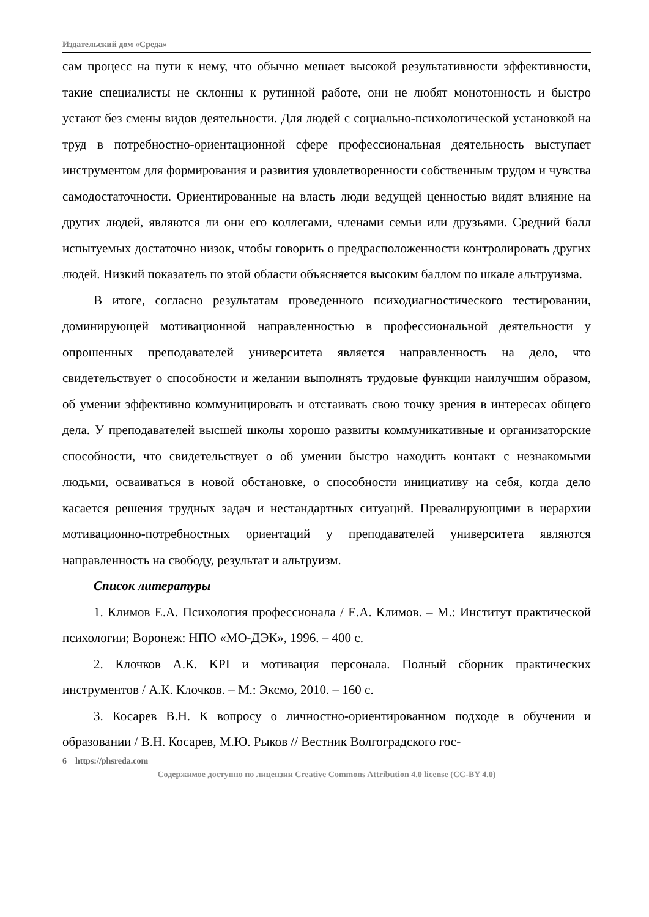Издательский дом «Среда»
сам процесс на пути к нему, что обычно мешает высокой результативности эффективности, такие специалисты не склонны к рутинной работе, они не любят монотонность и быстро устают без смены видов деятельности. Для людей с социально-психологической установкой на труд в потребностно-ориентационной сфере профессиональная деятельность выступает инструментом для формирования и развития удовлетворенности собственным трудом и чувства самодостаточности. Ориентированные на власть люди ведущей ценностью видят влияние на других людей, являются ли они его коллегами, членами семьи или друзьями. Средний балл испытуемых достаточно низок, чтобы говорить о предрасположенности контролировать других людей. Низкий показатель по этой области объясняется высоким баллом по шкале альтруизма.
В итоге, согласно результатам проведенного психодиагностического тестировании, доминирующей мотивационной направленностью в профессиональной деятельности у опрошенных преподавателей университета является направленность на дело, что свидетельствует о способности и желании выполнять трудовые функции наилучшим образом, об умении эффективно коммуницировать и отстаивать свою точку зрения в интересах общего дела. У преподавателей высшей школы хорошо развиты коммуникативные и организаторские способности, что свидетельствует о об умении быстро находить контакт с незнакомыми людьми, осваиваться в новой обстановке, о способности инициативу на себя, когда дело касается решения трудных задач и нестандартных ситуаций. Превалирующими в иерархии мотивационно-потребностных ориентаций у преподавателей университета являются направленность на свободу, результат и альтруизм.
Список литературы
1. Климов Е.А. Психология профессионала / Е.А. Климов. – М.: Институт практической психологии; Воронеж: НПО «МО-ДЭК», 1996. – 400 с.
2. Клочков А.К. KPI и мотивация персонала. Полный сборник практических инструментов / А.К. Клочков. – М.: Эксмо, 2010. – 160 с.
3. Косарев В.Н. К вопросу о личностно-ориентированном подходе в обучении и образовании / В.Н. Косарев, М.Ю. Рыков // Вестник Волгоградского гос-
6 https://phsreda.com
Содержимое доступно по лицензии Creative Commons Attribution 4.0 license (CC-BY 4.0)